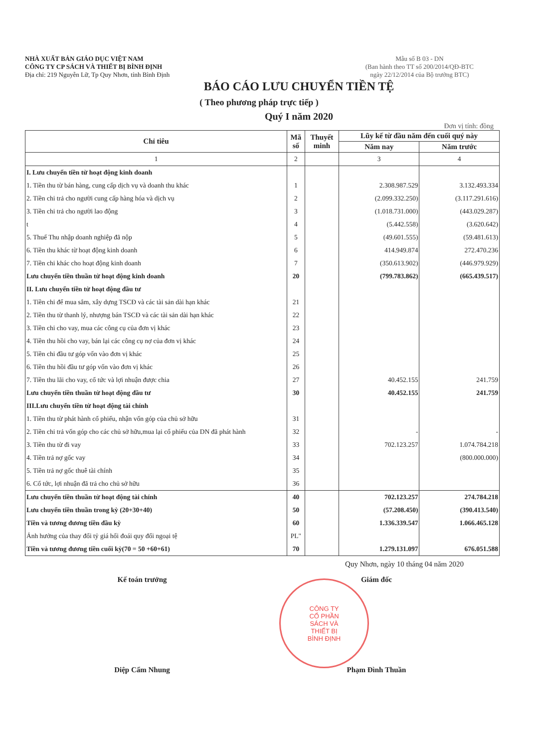NHÀ XUẤT BẢN GIÁO DỤC VIỆT NAM
CÔNG TY CP SÁCH VÀ THIẾT BỊ BÌNH ĐỊNH
Địa chỉ: 219 Nguyễn Lữ, Tp Quy Nhơn, tỉnh Bình Định
Mẫu số B 03 - DN
(Ban hành theo TT số 200/2014/QĐ-BTC
ngày 22/12/2014 của Bộ trưởng BTC)
BÁO CÁO LƯU CHUYỂN TIỀN TỆ
( Theo phương pháp trực tiếp )
Quý I năm 2020
Đơn vị tính: đồng
| Chỉ tiêu | Mã số | Thuyết minh | Lũy kế từ đầu năm đến cuối quý này | |
| --- | --- | --- | --- | --- |
| | | | Năm nay | Năm trước |
| 1 | 2 | | 3 | 4 |
| I. Lưu chuyển tiền từ hoạt động kinh doanh | | | | |
| 1. Tiền thu từ bán hàng, cung cấp dịch vụ và doanh thu khác | 1 | | 2.308.987.529 | 3.132.493.334 |
| 2. Tiền chi trả cho người cung cấp hàng hóa và dịch vụ | 2 | | (2.099.332.250) | (3.117.291.616) |
| 3. Tiền chi trả cho người lao động | 3 | | (1.018.731.000) | (443.029.287) |
| t | 4 | | (5.442.558) | (3.620.642) |
| 5. Thuế Thu nhập doanh nghiệp đã nộp | 5 | | (49.601.555) | (59.481.613) |
| 6. Tiền thu khác từ hoạt động kinh doanh | 6 | | 414.949.874 | 272.470.236 |
| 7. Tiền chi khác cho hoạt động kinh doanh | 7 | | (350.613.902) | (446.979.929) |
| Lưu chuyển tiền thuần từ hoạt động kinh doanh | 20 | | (799.783.862) | (665.439.517) |
| II. Lưu chuyển tiền từ hoạt động đầu tư | | | | |
| 1. Tiền chi để mua sắm, xây dựng TSCĐ và các tài sản dài hạn khác | 21 | | | |
| 2. Tiền thu từ thanh lý, nhượng bán TSCĐ và các tài sản dài hạn khác | 22 | | | |
| 3. Tiền chi cho vay, mua các công cụ của đơn vị khác | 23 | | | |
| 4. Tiền thu hồi cho vay, bán lại các công cụ nợ của đơn vị khác | 24 | | | |
| 5. Tiền chi đầu tư góp vốn vào đơn vị khác | 25 | | | |
| 6. Tiền thu hồi đầu tư góp vốn vào đơn vị khác | 26 | | | |
| 7. Tiền thu lãi cho vay, cổ tức và lợi nhuận được chia | 27 | | 40.452.155 | 241.759 |
| Lưu chuyển tiền thuần từ hoạt động đầu tư | 30 | | 40.452.155 | 241.759 |
| III.Lưu chuyển tiền từ hoạt động tài chính | | | | |
| 1. Tiền thu từ phát hành cổ phiếu, nhận vốn góp của chủ sở hữu | 31 | | | |
| 2. Tiền chi trả vốn góp cho các chủ sở hữu,mua lại cổ phiếu của DN đã phát hành | 32 | | - | - |
| 3. Tiền thu từ đi vay | 33 | | 702.123.257 | 1.074.784.218 |
| 4. Tiền trả nợ gốc vay | 34 | | | (800.000.000) |
| 5. Tiền trả nợ gốc thuê tài chính | 35 | | | |
| 6. Cổ tức, lợi nhuận đã trả cho chủ sở hữu | 36 | | | |
| Lưu chuyển tiền thuần từ hoạt động tài chính | 40 | | 702.123.257 | 274.784.218 |
| Lưu chuyển tiền thuần trong kỳ (20+30+40) | 50 | | (57.208.450) | (390.413.540) |
| Tiền và tương đương tiền đầu kỳ | 60 | | 1.336.339.547 | 1.066.465.128 |
| Ảnh hưởng của thay đổi tỷ giá hối đoái quy đổi ngoại tệ | PL" | | | |
| Tiền và tương đương tiền cuối kỳ(70 = 50 +60+61) | 70 | | 1.279.131.097 | 676.051.588 |
Quy Nhơn, ngày 10 tháng 04 năm 2020
Kế toán trưởng Giám đốc
Diệp Cẩm Nhung Phạm Đình Thuần
CÔNG TY
CỔ PHẦN
SÁCH VÀ
THIẾT BỊ
BÌNH ĐỊNH